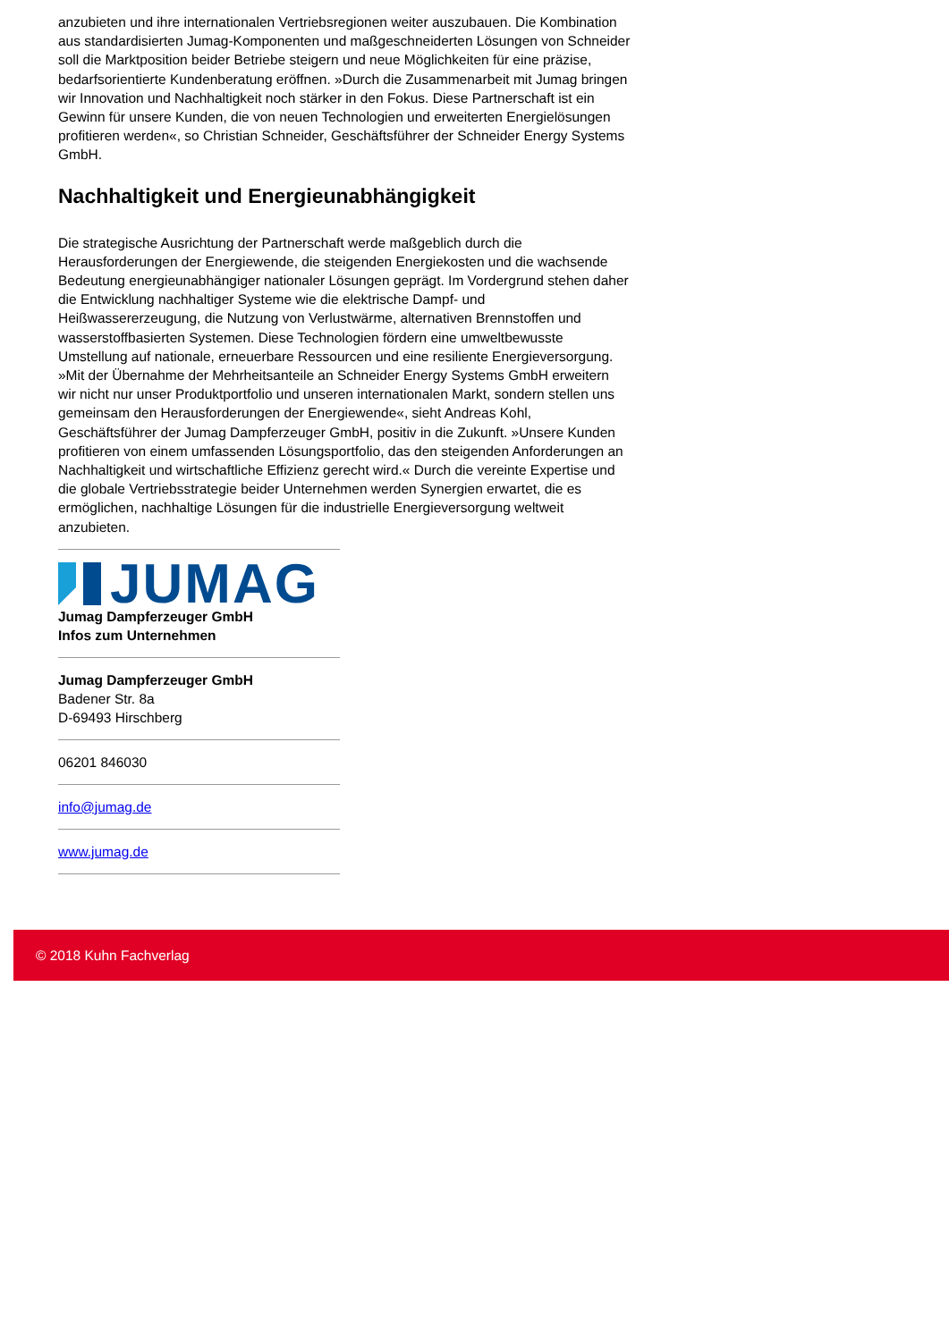anzubieten und ihre internationalen Vertriebsregionen weiter auszubauen. Die Kombination aus standardisierten Jumag-Komponenten und maßgeschneiderten Lösungen von Schneider soll die Marktposition beider Betriebe steigern und neue Möglichkeiten für eine präzise, bedarfsorientierte Kundenberatung eröffnen. »Durch die Zusammenarbeit mit Jumag bringen wir Innovation und Nachhaltigkeit noch stärker in den Fokus. Diese Partnerschaft ist ein Gewinn für unsere Kunden, die von neuen Technologien und erweiterten Energielösungen profitieren werden«, so Christian Schneider, Geschäftsführer der Schneider Energy Systems GmbH.
Nachhaltigkeit und Energieunabhängigkeit
Die strategische Ausrichtung der Partnerschaft werde maßgeblich durch die Herausforderungen der Energiewende, die steigenden Energiekosten und die wachsende Bedeutung energieunabhängiger nationaler Lösungen geprägt. Im Vordergrund stehen daher die Entwicklung nachhaltiger Systeme wie die elektrische Dampf- und Heißwassererzeugung, die Nutzung von Verlustwärme, alternativen Brennstoffen und wasserstoffbasierten Systemen. Diese Technologien fördern eine umweltbewusste Umstellung auf nationale, erneuerbare Ressourcen und eine resiliente Energieversorgung. »Mit der Übernahme der Mehrheitsanteile an Schneider Energy Systems GmbH erweitern wir nicht nur unser Produktportfolio und unseren internationalen Markt, sondern stellen uns gemeinsam den Herausforderungen der Energiewende«, sieht Andreas Kohl, Geschäftsführer der Jumag Dampferzeuger GmbH, positiv in die Zukunft. »Unsere Kunden profitieren von einem umfassenden Lösungsportfolio, das den steigenden Anforderungen an Nachhaltigkeit und wirtschaftliche Effizienz gerecht wird.« Durch die vereinte Expertise und die globale Vertriebsstrategie beider Unternehmen werden Synergien erwartet, die es ermöglichen, nachhaltige Lösungen für die industrielle Energieversorgung weltweit anzubieten.
JUMAG
Jumag Dampferzeuger GmbH
Infos zum Unternehmen
Jumag Dampferzeuger GmbH
Badener Str. 8a
D-69493 Hirschberg
06201 846030
info@jumag.de
www.jumag.de
© 2018 Kuhn Fachverlag